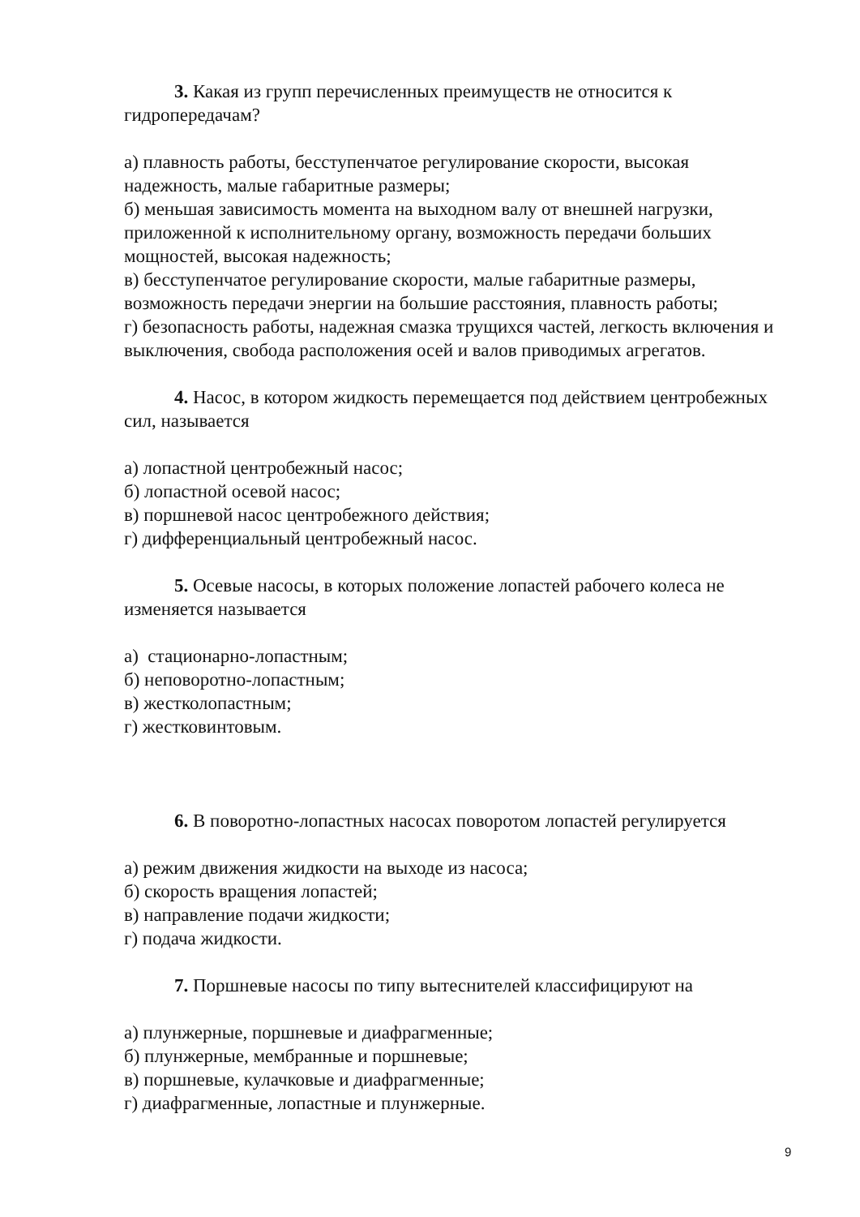3. Какая из групп перечисленных преимуществ не относится к гидропередачам?
а) плавность работы, бесступенчатое регулирование скорости, высокая надежность, малые габаритные размеры;
б) меньшая зависимость момента на выходном валу от внешней нагрузки, приложенной к исполнительному органу, возможность передачи больших мощностей, высокая надежность;
в) бесступенчатое регулирование скорости, малые габаритные размеры, возможность передачи энергии на большие расстояния, плавность работы;
г) безопасность работы, надежная смазка трущихся частей, легкость включения и выключения, свобода расположения осей и валов приводимых агрегатов.
4. Насос, в котором жидкость перемещается под действием центробежных сил, называется
а) лопастной центробежный насос;
б) лопастной осевой насос;
в) поршневой насос центробежного действия;
г) дифференциальный центробежный насос.
5. Осевые насосы, в которых положение лопастей рабочего колеса не изменяется называется
а) стационарно-лопастным;
б) неповоротно-лопастным;
в) жестколопастным;
г) жестковинтовым.
6. В поворотно-лопастных насосах поворотом лопастей регулируется
а) режим движения жидкости на выходе из насоса;
б) скорость вращения лопастей;
в) направление подачи жидкости;
г) подача жидкости.
7. Поршневые насосы по типу вытеснителей классифицируют на
а) плунжерные, поршневые и диафрагменные;
б) плунжерные, мембранные и поршневые;
в) поршневые, кулачковые и диафрагменные;
г) диафрагменные, лопастные и плунжерные.
9